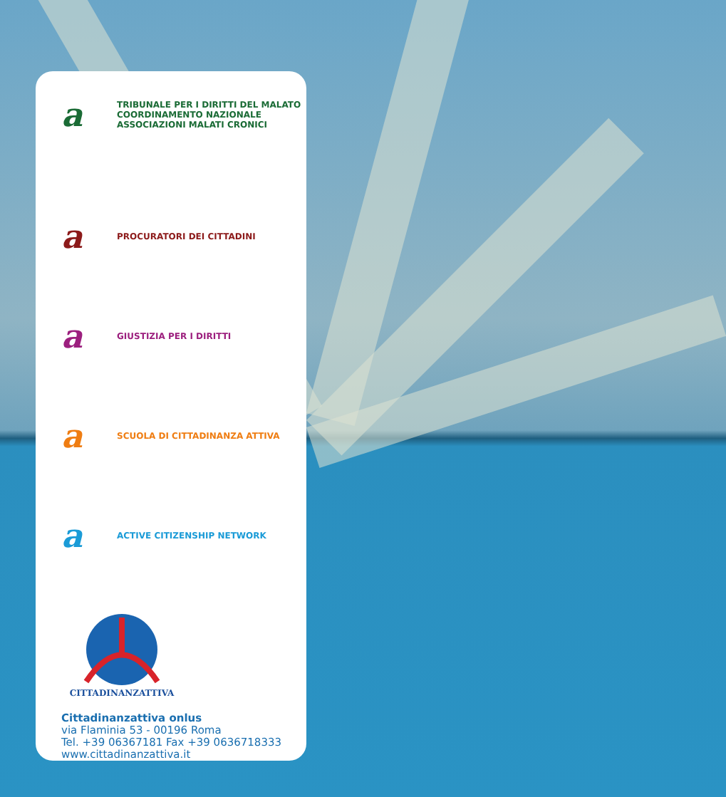a
TRIBUNALE PER I DIRITTI DEL MALATO
COORDINAMENTO NAZIONALE
ASSOCIAZIONI MALATI CRONICI
a
PROCURATORI DEI CITTADINI
a
GIUSTIZIA PER I DIRITTI
a
SCUOLA DI CITTADINANZA ATTIVA
a
ACTIVE CITIZENSHIP NETWORK
CITTADINANZATTIVA
Cittadinanzattiva onlus
via Flaminia 53 - 00196 Roma
Tel. +39 06367181 Fax +39 0636718333
www.cittadinanzattiva.it